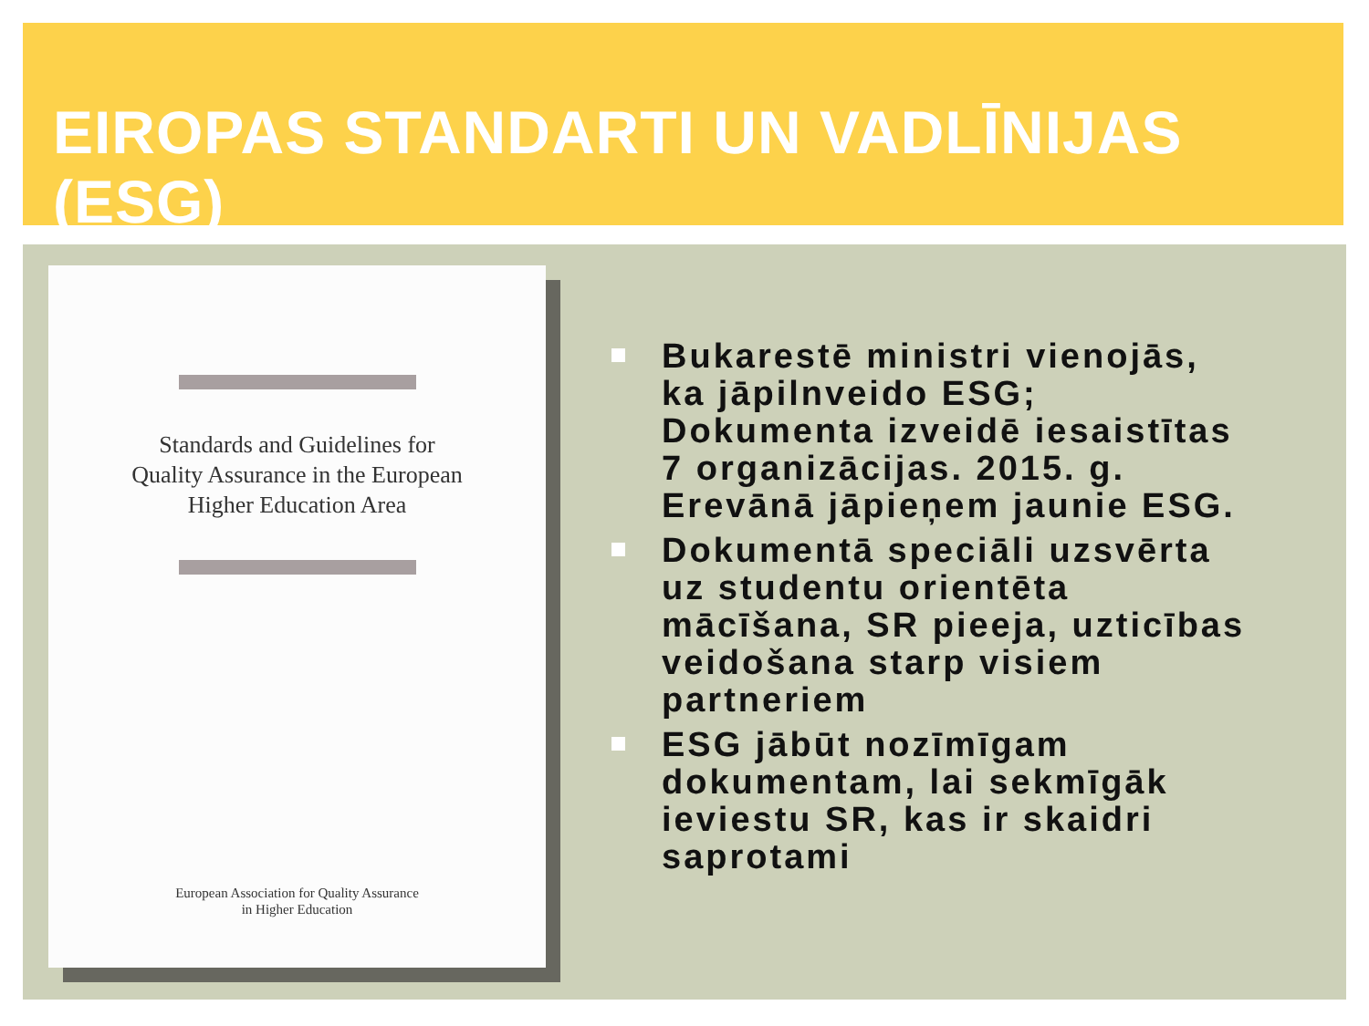EIROPAS STANDARTI UN VADLĪNIJAS (ESG)
Standards and Guidelines for
Quality Assurance in the European
Higher Education Area
European Association for Quality Assurance
in Higher Education
Bukarestē ministri vienojās, ka jāpilnveido ESG; Dokumenta izveidē iesaistītas 7 organizācijas. 2015. g. Erevānā jāpieņem jaunie ESG.
Dokumentā speciāli uzsvērta uz studentu orientēta mācīšana, SR pieeja, uzticības veidošana starp visiem partneriem
ESG jābūt nozīmīgam dokumentam, lai sekmīgāk ieviestu SR, kas ir skaidri saprotami